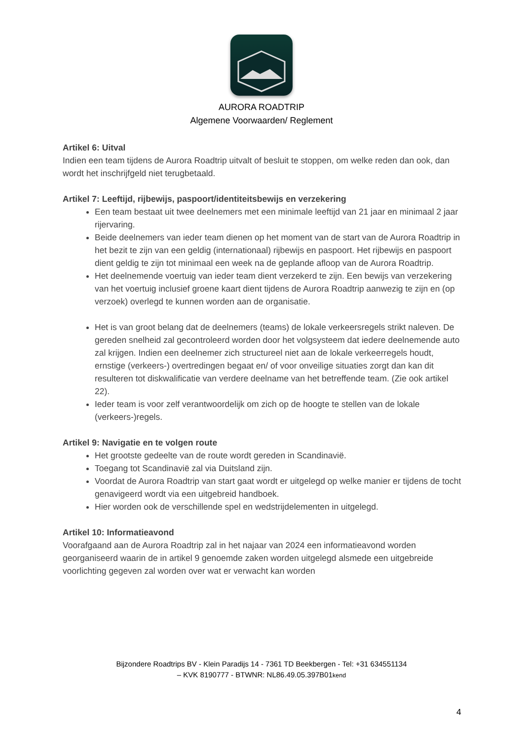AURORA ROADTRIP
Algemene Voorwaarden/ Reglement
Artikel 6: Uitval
Indien een team tijdens de Aurora Roadtrip uitvalt of besluit te stoppen, om welke reden dan ook, dan wordt het inschrijfgeld niet terugbetaald.
Artikel 7: Leeftijd, rijbewijs, paspoort/identiteitsbewijs en verzekering
Een team bestaat uit twee deelnemers met een minimale leeftijd van 21 jaar en minimaal 2 jaar rijervaring.
Beide deelnemers van ieder team dienen op het moment van de start van de Aurora Roadtrip in het bezit te zijn van een geldig (internationaal) rijbewijs en paspoort. Het rijbewijs en paspoort dient geldig te zijn tot minimaal een week na de geplande afloop van de Aurora Roadtrip.
Het deelnemende voertuig van ieder team dient verzekerd te zijn. Een bewijs van verzekering van het voertuig inclusief groene kaart dient tijdens de Aurora Roadtrip aanwezig te zijn en (op verzoek) overlegd te kunnen worden aan de organisatie.
Het is van groot belang dat de deelnemers (teams) de lokale verkeersregels strikt naleven. De gereden snelheid zal gecontroleerd worden door het volgsysteem dat iedere deelnemende auto zal krijgen. Indien een deelnemer zich structureel niet aan de lokale verkeerregels houdt, ernstige (verkeers-) overtredingen begaat en/ of voor onveilige situaties zorgt dan kan dit resulteren tot diskwalificatie van verdere deelname van het betreffende team. (Zie ook artikel 22).
Ieder team is voor zelf verantwoordelijk om zich op de hoogte te stellen van de lokale (verkeers-)regels.
Artikel 9: Navigatie en te volgen route
Het grootste gedeelte van de route wordt gereden in Scandinavië.
Toegang tot Scandinavië zal via Duitsland zijn.
Voordat de Aurora Roadtrip van start gaat wordt er uitgelegd op welke manier er tijdens de tocht genavigeerd wordt via een uitgebreid handboek.
Hier worden ook de verschillende spel en wedstrijdelementen in uitgelegd.
Artikel 10: Informatieavond
Voorafgaand aan de Aurora Roadtrip zal in het najaar van 2024 een informatieavond worden georganiseerd waarin de in artikel 9 genoemde zaken worden uitgelegd alsmede een uitgebreide voorlichting gegeven zal worden over wat er verwacht kan worden
Bijzondere Roadtrips BV - Klein Paradijs 14 - 7361 TD Beekbergen - Tel: +31 634551134
– KVK 8190777 - BTWNR: NL86.49.05.397B01kend
4